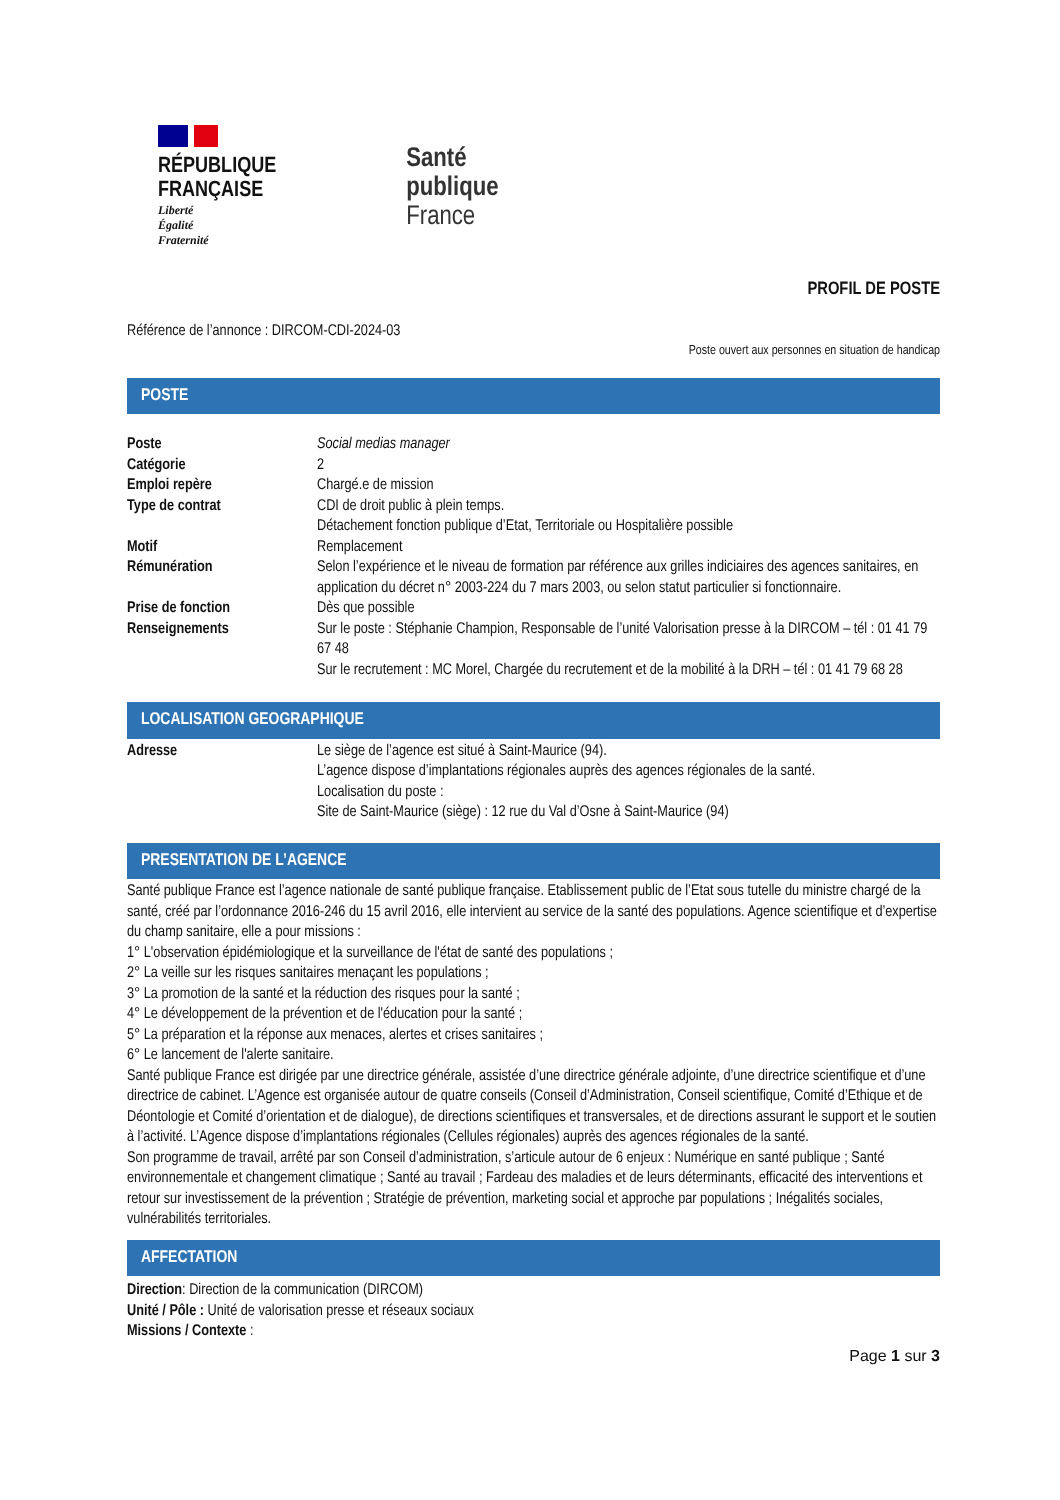RÉPUBLIQUE
FRANÇAISE
Liberté
Égalité
Fraternité
Santé
publique
France
PROFIL DE POSTE
Référence de l’annonce : DIRCOM-CDI-2024-03
Poste ouvert aux personnes en situation de handicap
POSTE
| Poste | Social medias manager |
| Catégorie | 2 |
| Emploi repère | Chargé.e de mission |
| Type de contrat | CDI de droit public à plein temps. Détachement fonction publique d’Etat, Territoriale ou Hospitalière possible |
| Motif | Remplacement |
| Rémunération | Selon l’expérience et le niveau de formation par référence aux grilles indiciaires des agences sanitaires, en application du décret n° 2003-224 du 7 mars 2003, ou selon statut particulier si fonctionnaire. |
| Prise de fonction | Dès que possible |
| Renseignements | Sur le poste : Stéphanie Champion, Responsable de l’unité Valorisation presse à la DIRCOM – tél : 01 41 79 67 48 Sur le recrutement : MC Morel, Chargée du recrutement et de la mobilité à la DRH – tél : 01 41 79 68 28 |
LOCALISATION GEOGRAPHIQUE
| Adresse | Le siège de l’agence est situé à Saint-Maurice (94). L’agence dispose d’implantations régionales auprès des agences régionales de la santé. Localisation du poste : Site de Saint-Maurice (siège) : 12 rue du Val d’Osne à Saint-Maurice (94) |
PRESENTATION DE L’AGENCE
Santé publique France est l’agence nationale de santé publique française. Etablissement public de l’Etat sous tutelle du ministre chargé de la santé, créé par l’ordonnance 2016-246 du 15 avril 2016, elle intervient au service de la santé des populations. Agence scientifique et d’expertise du champ sanitaire, elle a pour missions :
1° L'observation épidémiologique et la surveillance de l'état de santé des populations ;
2° La veille sur les risques sanitaires menaçant les populations ;
3° La promotion de la santé et la réduction des risques pour la santé ;
4° Le développement de la prévention et de l'éducation pour la santé ;
5° La préparation et la réponse aux menaces, alertes et crises sanitaires ;
6° Le lancement de l'alerte sanitaire.
Santé publique France est dirigée par une directrice générale, assistée d’une directrice générale adjointe, d’une directrice scientifique et d’une directrice de cabinet. L’Agence est organisée autour de quatre conseils (Conseil d’Administration, Conseil scientifique, Comité d’Ethique et de Déontologie et Comité d’orientation et de dialogue), de directions scientifiques et transversales, et de directions assurant le support et le soutien à l’activité. L’Agence dispose d’implantations régionales (Cellules régionales) auprès des agences régionales de la santé.
Son programme de travail, arrêté par son Conseil d’administration, s’articule autour de 6 enjeux : Numérique en santé publique ; Santé environnementale et changement climatique ; Santé au travail ; Fardeau des maladies et de leurs déterminants, efficacité des interventions et retour sur investissement de la prévention ; Stratégie de prévention, marketing social et approche par populations ; Inégalités sociales, vulnérabilités territoriales.
AFFECTATION
Direction: Direction de la communication (DIRCOM)
Unité / Pôle : Unité de valorisation presse et réseaux sociaux
Missions / Contexte :
Page 1 sur 3